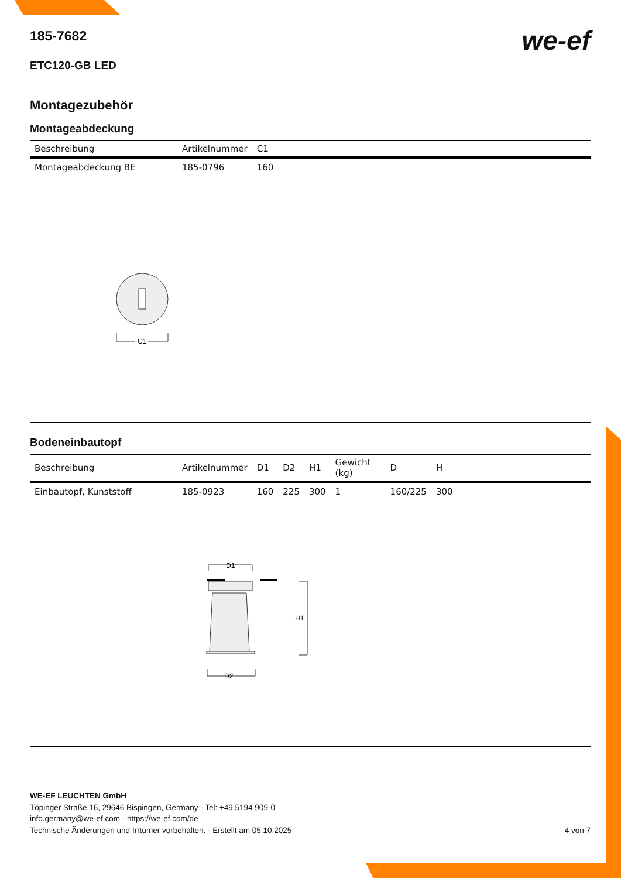we-ef
185-7682
ETC120-GB LED
Montagezubehör
Montageabdeckung
| Beschreibung | Artikelnummer | C1 |
| --- | --- | --- |
| Montageabdeckung BE | 185-0796 | 160 |
C1
Bodeneinbautopf
| Beschreibung | Artikelnummer | D1 | D2 | H1 | Gewicht (kg) | D | H |
| --- | --- | --- | --- | --- | --- | --- | --- |
| Einbautopf, Kunststoff | 185-0923 | 160 | 225 | 300 | 1 | 160/225 | 300 |
D1
H1
D2
WE-EF LEUCHTEN GmbH
Töpinger Straße 16, 29646 Bispingen, Germany - Tel: +49 5194 909-0
info.germany@we-ef.com - https://we-ef.com/de
Technische Änderungen und Irrtümer vorbehalten. - Erstellt am 05.10.2025 4 von 7